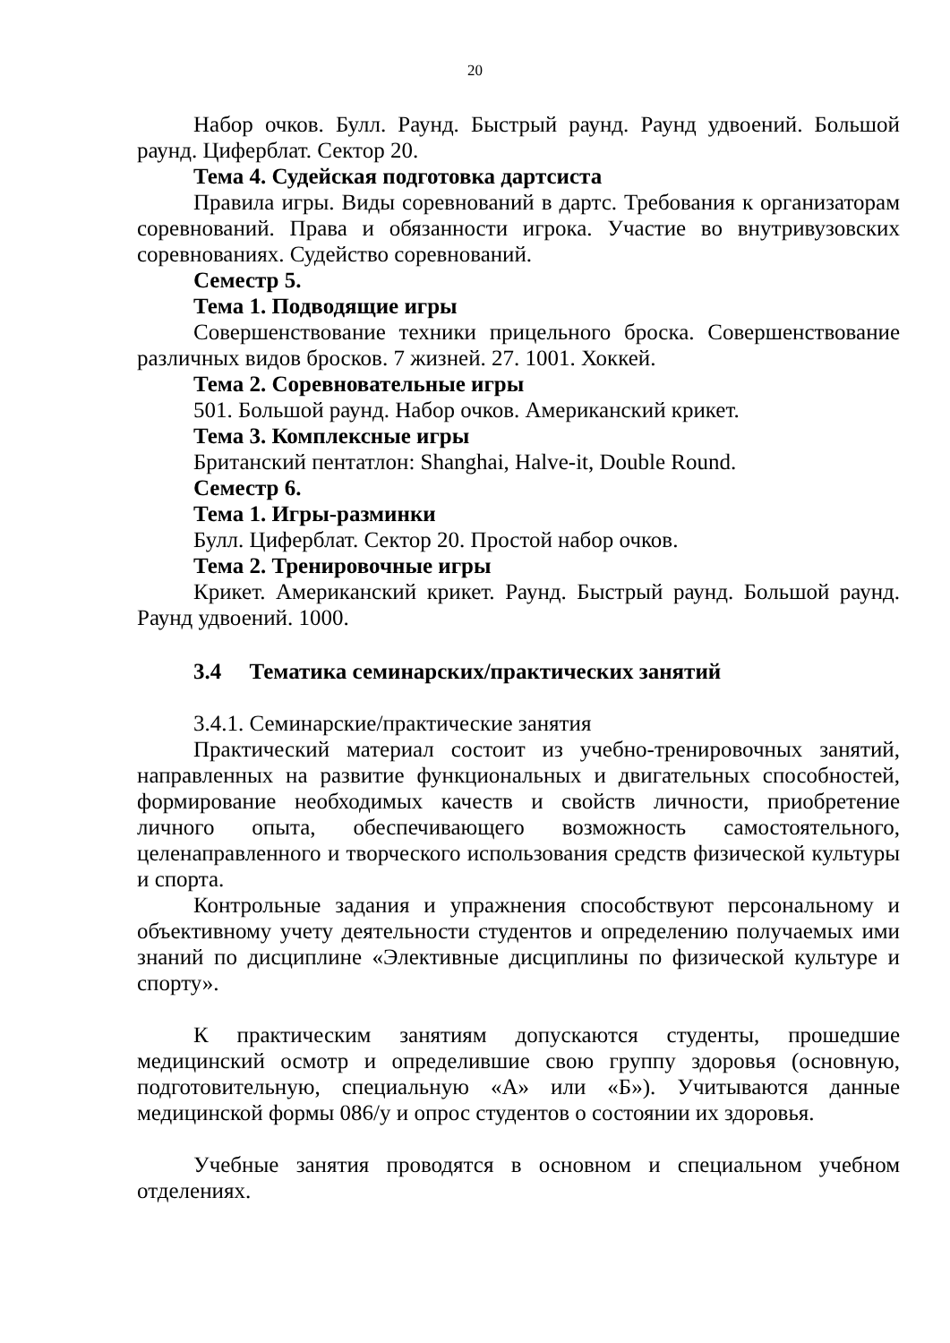20
Набор очков. Булл. Раунд. Быстрый раунд. Раунд удвоений. Большой раунд. Циферблат. Сектор 20.
Тема 4. Судейская подготовка дартсиста
Правила игры. Виды соревнований в дартс. Требования к организаторам соревнований. Права и обязанности игрока. Участие во внутривузовских соревнованиях. Судейство соревнований.
Семестр 5.
Тема 1. Подводящие игры
Совершенствование техники прицельного броска. Совершенствование различных видов бросков. 7 жизней. 27. 1001. Хоккей.
Тема 2. Соревновательные игры
501. Большой раунд. Набор очков. Американский крикет.
Тема 3. Комплексные игры
Британский пентатлон: Shanghai, Halve-it, Double Round.
Семестр 6.
Тема 1. Игры-разминки
Булл. Циферблат. Сектор 20. Простой набор очков.
Тема 2. Тренировочные игры
Крикет. Американский крикет. Раунд. Быстрый раунд. Большой раунд. Раунд удвоений. 1000.
3.4 Тематика семинарских/практических занятий
3.4.1. Семинарские/практические занятия
Практический материал состоит из учебно-тренировочных занятий, направленных на развитие функциональных и двигательных способностей, формирование необходимых качеств и свойств личности, приобретение личного опыта, обеспечивающего возможность самостоятельного, целенаправленного и творческого использования средств физической культуры и спорта.
Контрольные задания и упражнения способствуют персональному и объективному учету деятельности студентов и определению получаемых ими знаний по дисциплине «Элективные дисциплины по физической культуре и спорту».
К практическим занятиям допускаются студенты, прошедшие медицинский осмотр и определившие свою группу здоровья (основную, подготовительную, специальную «А» или «Б»). Учитываются данные медицинской формы 086/у и опрос студентов о состоянии их здоровья.
Учебные занятия проводятся в основном и специальном учебном отделениях.